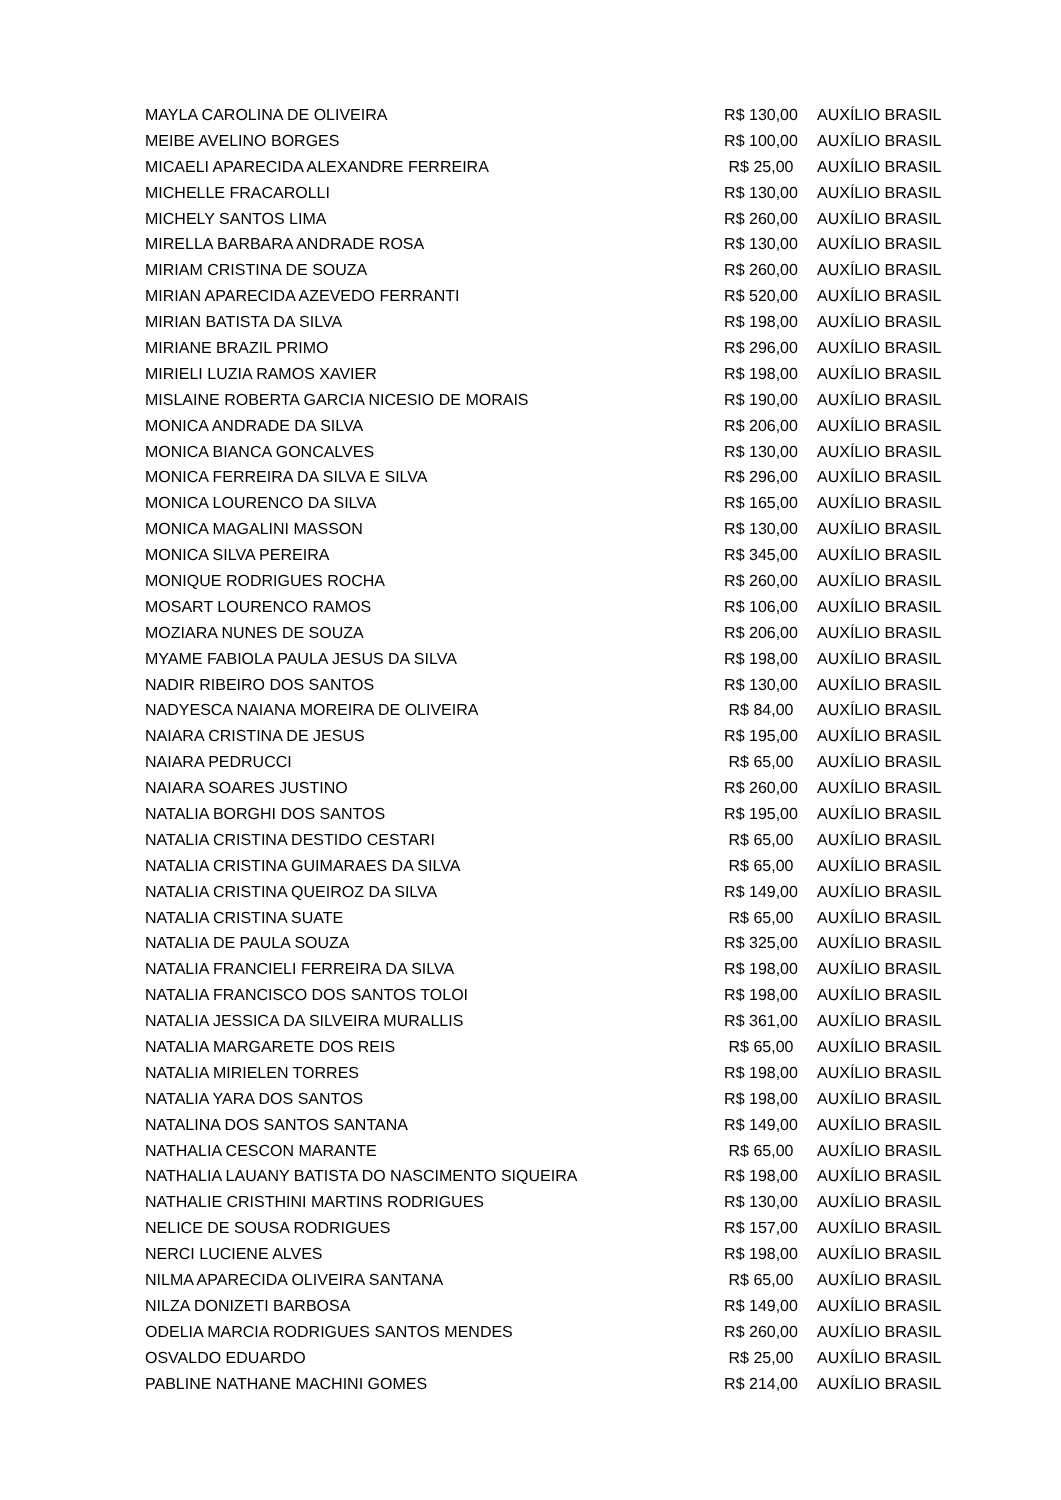| MAYLA CAROLINA DE OLIVEIRA | R$ 130,00 | AUXÍLIO BRASIL |
| MEIBE AVELINO BORGES | R$ 100,00 | AUXÍLIO BRASIL |
| MICAELI APARECIDA ALEXANDRE FERREIRA | R$ 25,00 | AUXÍLIO BRASIL |
| MICHELLE FRACAROLLI | R$ 130,00 | AUXÍLIO BRASIL |
| MICHELY SANTOS LIMA | R$ 260,00 | AUXÍLIO BRASIL |
| MIRELLA BARBARA ANDRADE ROSA | R$ 130,00 | AUXÍLIO BRASIL |
| MIRIAM CRISTINA DE SOUZA | R$ 260,00 | AUXÍLIO BRASIL |
| MIRIAN APARECIDA AZEVEDO FERRANTI | R$ 520,00 | AUXÍLIO BRASIL |
| MIRIAN BATISTA DA SILVA | R$ 198,00 | AUXÍLIO BRASIL |
| MIRIANE BRAZIL PRIMO | R$ 296,00 | AUXÍLIO BRASIL |
| MIRIELI LUZIA RAMOS XAVIER | R$ 198,00 | AUXÍLIO BRASIL |
| MISLAINE ROBERTA GARCIA NICESIO DE MORAIS | R$ 190,00 | AUXÍLIO BRASIL |
| MONICA ANDRADE DA SILVA | R$ 206,00 | AUXÍLIO BRASIL |
| MONICA BIANCA GONCALVES | R$ 130,00 | AUXÍLIO BRASIL |
| MONICA FERREIRA DA SILVA E SILVA | R$ 296,00 | AUXÍLIO BRASIL |
| MONICA LOURENCO DA SILVA | R$ 165,00 | AUXÍLIO BRASIL |
| MONICA MAGALINI MASSON | R$ 130,00 | AUXÍLIO BRASIL |
| MONICA SILVA PEREIRA | R$ 345,00 | AUXÍLIO BRASIL |
| MONIQUE RODRIGUES ROCHA | R$ 260,00 | AUXÍLIO BRASIL |
| MOSART LOURENCO RAMOS | R$ 106,00 | AUXÍLIO BRASIL |
| MOZIARA NUNES DE SOUZA | R$ 206,00 | AUXÍLIO BRASIL |
| MYAME FABIOLA PAULA JESUS DA SILVA | R$ 198,00 | AUXÍLIO BRASIL |
| NADIR RIBEIRO DOS SANTOS | R$ 130,00 | AUXÍLIO BRASIL |
| NADYESCA NAIANA MOREIRA DE OLIVEIRA | R$ 84,00 | AUXÍLIO BRASIL |
| NAIARA CRISTINA DE JESUS | R$ 195,00 | AUXÍLIO BRASIL |
| NAIARA PEDRUCCI | R$ 65,00 | AUXÍLIO BRASIL |
| NAIARA SOARES JUSTINO | R$ 260,00 | AUXÍLIO BRASIL |
| NATALIA BORGHI DOS SANTOS | R$ 195,00 | AUXÍLIO BRASIL |
| NATALIA CRISTINA DESTIDO CESTARI | R$ 65,00 | AUXÍLIO BRASIL |
| NATALIA CRISTINA GUIMARAES DA SILVA | R$ 65,00 | AUXÍLIO BRASIL |
| NATALIA CRISTINA QUEIROZ DA SILVA | R$ 149,00 | AUXÍLIO BRASIL |
| NATALIA CRISTINA SUATE | R$ 65,00 | AUXÍLIO BRASIL |
| NATALIA DE PAULA SOUZA | R$ 325,00 | AUXÍLIO BRASIL |
| NATALIA FRANCIELI FERREIRA DA SILVA | R$ 198,00 | AUXÍLIO BRASIL |
| NATALIA FRANCISCO DOS SANTOS TOLOI | R$ 198,00 | AUXÍLIO BRASIL |
| NATALIA JESSICA DA SILVEIRA MURALLIS | R$ 361,00 | AUXÍLIO BRASIL |
| NATALIA MARGARETE DOS REIS | R$ 65,00 | AUXÍLIO BRASIL |
| NATALIA MIRIELEN TORRES | R$ 198,00 | AUXÍLIO BRASIL |
| NATALIA YARA DOS SANTOS | R$ 198,00 | AUXÍLIO BRASIL |
| NATALINA DOS SANTOS SANTANA | R$ 149,00 | AUXÍLIO BRASIL |
| NATHALIA CESCON MARANTE | R$ 65,00 | AUXÍLIO BRASIL |
| NATHALIA LAUANY BATISTA DO NASCIMENTO SIQUEIRA | R$ 198,00 | AUXÍLIO BRASIL |
| NATHALIE CRISTHINI MARTINS RODRIGUES | R$ 130,00 | AUXÍLIO BRASIL |
| NELICE DE SOUSA RODRIGUES | R$ 157,00 | AUXÍLIO BRASIL |
| NERCI LUCIENE ALVES | R$ 198,00 | AUXÍLIO BRASIL |
| NILMA APARECIDA OLIVEIRA SANTANA | R$ 65,00 | AUXÍLIO BRASIL |
| NILZA DONIZETI BARBOSA | R$ 149,00 | AUXÍLIO BRASIL |
| ODELIA MARCIA RODRIGUES SANTOS MENDES | R$ 260,00 | AUXÍLIO BRASIL |
| OSVALDO EDUARDO | R$ 25,00 | AUXÍLIO BRASIL |
| PABLINE NATHANE MACHINI GOMES | R$ 214,00 | AUXÍLIO BRASIL |